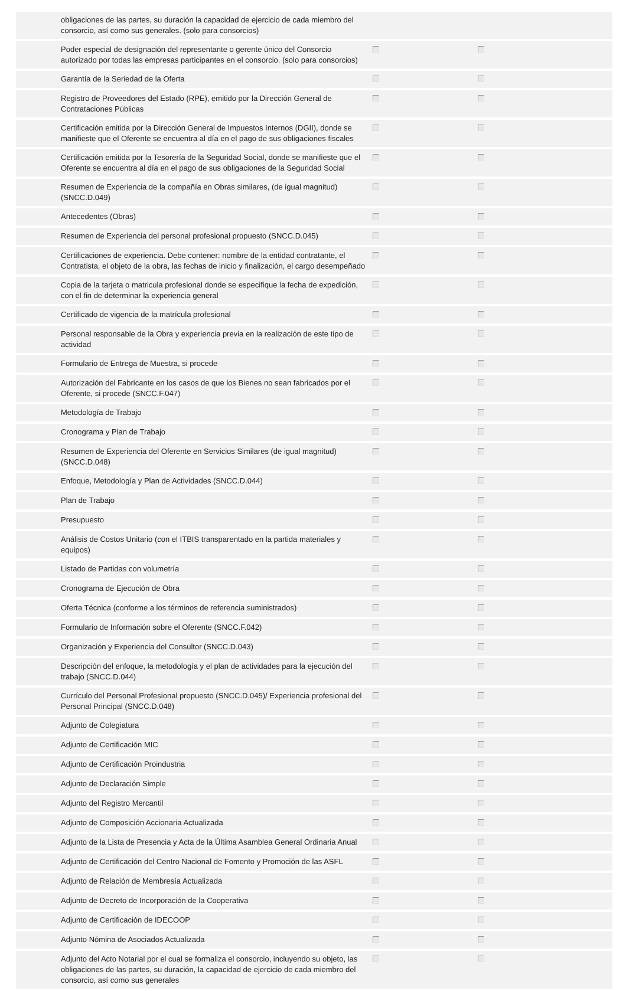| | obligaciones de las partes, su duración la capacidad de ejercicio de cada miembro del consorcio, así como sus generales. (solo para consorcios) | | |
| | Poder especial de designación del representante o gerente único del Consorcio autorizado por todas las empresas participantes en el consorcio. (solo para consorcios) | | |
| | Garantía de la Seriedad de la Oferta | | |
| | Registro de Proveedores del Estado (RPE), emitido por la Dirección General de Contrataciones Públicas | | |
| | Certificación emitida por la Dirección General de Impuestos Internos (DGII), donde se manifieste que el Oferente se encuentra al día en el pago de sus obligaciones fiscales | | |
| | Certificación emitida por la Tesorería de la Seguridad Social, donde se manifieste que el Oferente se encuentra al día en el pago de sus obligaciones de la Seguridad Social | | |
| | Resumen de Experiencia de la compañía en Obras similares, (de igual magnitud) (SNCC.D.049) | | |
| | Antecedentes (Obras) | | |
| | Resumen de Experiencia del personal profesional propuesto (SNCC.D.045) | | |
| | Certificaciones de experiencia. Debe contener: nombre de la entidad contratante, el Contratista, el objeto de la obra, las fechas de inicio y finalización, el cargo desempeñado | | |
| | Copia de la tarjeta o matricula profesional donde se especifique la fecha de expedición, con el fin de determinar la experiencia general | | |
| | Certificado de vigencia de la matrícula profesional | | |
| | Personal responsable de la Obra y experiencia previa en la realización de este tipo de actividad | | |
| | Formulario de Entrega de Muestra, si procede | | |
| | Autorización del Fabricante en los casos de que los Bienes no sean fabricados por el Oferente, si procede (SNCC.F.047) | | |
| | Metodología de Trabajo | | |
| | Cronograma y Plan de Trabajo | | |
| | Resumen de Experiencia del Oferente en Servicios Similares (de igual magnitud) (SNCC.D.048) | | |
| | Enfoque, Metodología y Plan de Actividades (SNCC.D.044) | | |
| | Plan de Trabajo | | |
| | Presupuesto | | |
| | Análisis de Costos Unitario (con el ITBIS transparentado en la partida materiales y equipos) | | |
| | Listado de Partidas con volumetría | | |
| | Cronograma de Ejecución de Obra | | |
| | Oferta Técnica (conforme a los términos de referencia suministrados) | | |
| | Formulario de Información sobre el Oferente (SNCC.F.042) | | |
| | Organización y Experiencia del Consultor (SNCC.D.043) | | |
| | Descripción del enfoque, la metodología y el plan de actividades para la ejecución del trabajo (SNCC.D.044) | | |
| | Currículo del Personal Profesional propuesto (SNCC.D.045)/ Experiencia profesional del Personal Principal (SNCC.D.048) | | |
| | Adjunto de Colegiatura | | |
| | Adjunto de Certificación MIC | | |
| | Adjunto de Certificación Proindustria | | |
| | Adjunto de Declaración Simple | | |
| | Adjunto del Registro Mercantil | | |
| | Adjunto de Composición Accionaria Actualizada | | |
| | Adjunto de la Lista de Presencia y Acta de la Última Asamblea General Ordinaria Anual | | |
| | Adjunto de Certificación del Centro Nacional de Fomento y Promoción de las ASFL | | |
| | Adjunto de Relación de Membresía Actualizada | | |
| | Adjunto de Decreto de Incorporación de la Cooperativa | | |
| | Adjunto de Certificación de IDECOOP | | |
| | Adjunto Nómina de Asociados Actualizada | | |
| | Adjunto del Acto Notarial por el cual se formaliza el consorcio, incluyendo su objeto, las obligaciones de las partes, su duración, la capacidad de ejercicio de cada miembro del consorcio, así como sus generales | | |